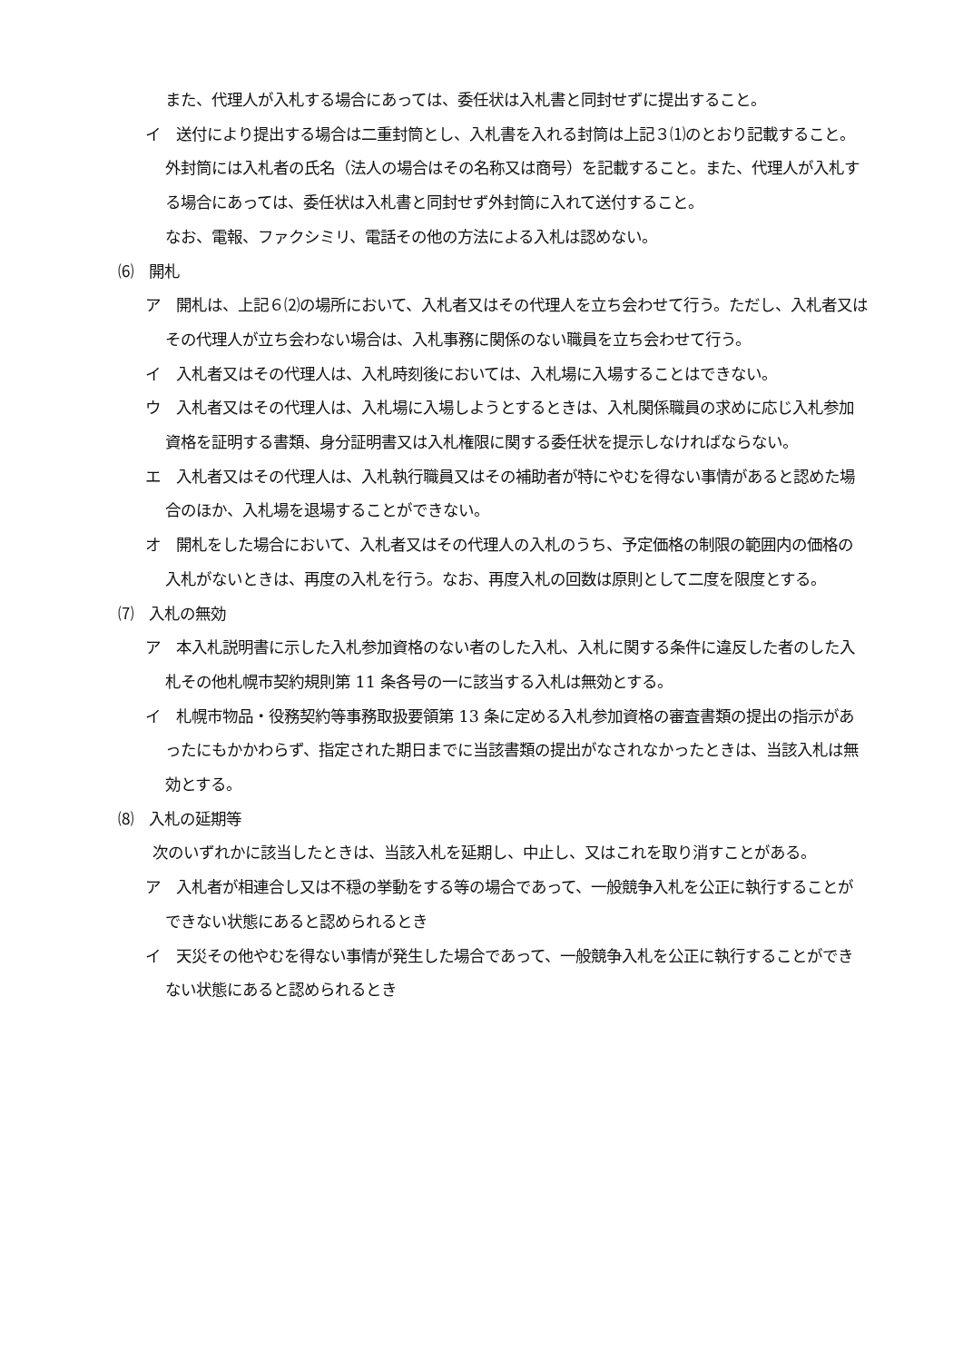また、代理人が入札する場合にあっては、委任状は入札書と同封せずに提出すること。
イ　送付により提出する場合は二重封筒とし、入札書を入れる封筒は上記３⑴のとおり記載すること。外封筒には入札者の氏名（法人の場合はその名称又は商号）を記載すること。また、代理人が入札する場合にあっては、委任状は入札書と同封せず外封筒に入れて送付すること。
なお、電報、ファクシミリ、電話その他の方法による入札は認めない。
⑹　開札
ア　開札は、上記６⑵の場所において、入札者又はその代理人を立ち会わせて行う。ただし、入札者又はその代理人が立ち会わない場合は、入札事務に関係のない職員を立ち会わせて行う。
イ　入札者又はその代理人は、入札時刻後においては、入札場に入場することはできない。
ウ　入札者又はその代理人は、入札場に入場しようとするときは、入札関係職員の求めに応じ入札参加資格を証明する書類、身分証明書又は入札権限に関する委任状を提示しなければならない。
エ　入札者又はその代理人は、入札執行職員又はその補助者が特にやむを得ない事情があると認めた場合のほか、入札場を退場することができない。
オ　開札をした場合において、入札者又はその代理人の入札のうち、予定価格の制限の範囲内の価格の入札がないときは、再度の入札を行う。なお、再度入札の回数は原則として二度を限度とする。
⑺　入札の無効
ア　本入札説明書に示した入札参加資格のない者のした入札、入札に関する条件に違反した者のした入札その他札幌市契約規則第 11 条各号の一に該当する入札は無効とする。
イ　札幌市物品・役務契約等事務取扱要領第 13 条に定める入札参加資格の審査書類の提出の指示があったにもかかわらず、指定された期日までに当該書類の提出がなされなかったときは、当該入札は無効とする。
⑻　入札の延期等
次のいずれかに該当したときは、当該入札を延期し、中止し、又はこれを取り消すことがある。
ア　入札者が相連合し又は不穏の挙動をする等の場合であって、一般競争入札を公正に執行することができない状態にあると認められるとき
イ　天災その他やむを得ない事情が発生した場合であって、一般競争入札を公正に執行することができない状態にあると認められるとき